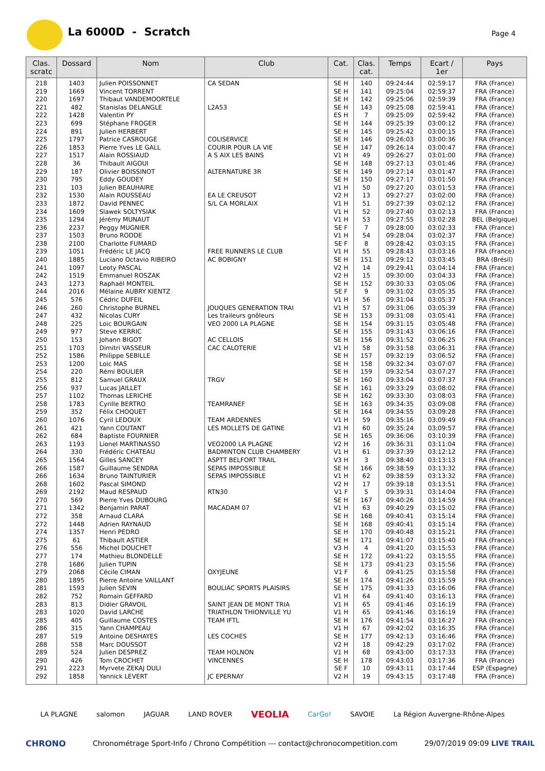La 6000D - Scratch Page 4
| Clas. scratc | Dossard | Nom | Club | Cat. | Clas. cat. | Temps | Ecart / 1er | Pays |
| --- | --- | --- | --- | --- | --- | --- | --- | --- |
| 218 | 1403 | Julien POISSONNET | CA SEDAN | SE H | 140 | 09:24:44 | 02:59:17 | FRA (France) |
| 219 | 1669 | Vincent TORRENT | | SE H | 141 | 09:25:04 | 02:59:37 | FRA (France) |
| 220 | 1697 | Thibaut VANDEMOORTELE | | SE H | 142 | 09:25:06 | 02:59:39 | FRA (France) |
| 221 | 482 | Stanislas DELANGLE | L2A53 | SE H | 143 | 09:25:08 | 02:59:41 | FRA (France) |
| 222 | 1428 | Valentin PY | | ES H | 7 | 09:25:09 | 02:59:42 | FRA (France) |
| 223 | 699 | Stéphane FROGER | | SE H | 144 | 09:25:39 | 03:00:12 | FRA (France) |
| 224 | 891 | Julien HERBERT | | SE H | 145 | 09:25:42 | 03:00:15 | FRA (France) |
| 225 | 1797 | Patrice CASROUGE | COLISERVICE | SE H | 146 | 09:26:03 | 03:00:36 | FRA (France) |
| 226 | 1853 | Pierre Yves LE GALL | COURIR POUR LA VIE | SE H | 147 | 09:26:14 | 03:00:47 | FRA (France) |
| 227 | 1517 | Alain ROSSIAUD | A S AIX LES BAINS | V1 H | 49 | 09:26:27 | 03:01:00 | FRA (France) |
| 228 | 36 | Thibault AIGOUI | | SE H | 148 | 09:27:13 | 03:01:46 | FRA (France) |
| 229 | 187 | Olivier BOISSINOT | ALTERNATURE 3R | SE H | 149 | 09:27:14 | 03:01:47 | FRA (France) |
| 230 | 795 | Eddy GOUDEY | | SE H | 150 | 09:27:17 | 03:01:50 | FRA (France) |
| 231 | 103 | Julien BEAUHAIRE | | V1 H | 50 | 09:27:20 | 03:01:53 | FRA (France) |
| 232 | 1530 | Alain ROUSSEAU | EA LE CREUSOT | V2 H | 13 | 09:27:27 | 03:02:00 | FRA (France) |
| 233 | 1872 | David PENNEC | S/L CA MORLAIX | V1 H | 51 | 09:27:39 | 03:02:12 | FRA (France) |
| 234 | 1609 | Slawek SOLTYSIAK | | V1 H | 52 | 09:27:40 | 03:02:13 | FRA (France) |
| 235 | 1294 | Jérémy MUNAUT | | V1 H | 53 | 09:27:55 | 03:02:28 | BEL (Belgique) |
| 236 | 2237 | Peggy MUGNIER | | SE F | 7 | 09:28:00 | 03:02:33 | FRA (France) |
| 237 | 1503 | Bruno RODDE | | V1 H | 54 | 09:28:04 | 03:02:37 | FRA (France) |
| 238 | 2100 | Charlotte FUMARD | | SE F | 8 | 09:28:42 | 03:03:15 | FRA (France) |
| 239 | 1051 | Frédéric LE JACQ | FREE RUNNERS LE CLUB | V1 H | 55 | 09:28:43 | 03:03:16 | FRA (France) |
| 240 | 1885 | Luciano Octavio RIBEIRO | AC BOBIGNY | SE H | 151 | 09:29:12 | 03:03:45 | BRA (Brésil) |
| 241 | 1097 | Leoty PASCAL | | V2 H | 14 | 09:29:41 | 03:04:14 | FRA (France) |
| 242 | 1519 | Emmanuel ROSZAK | | V2 H | 15 | 09:30:00 | 03:04:33 | FRA (France) |
| 243 | 1273 | Raphaël MONTEIL | | SE H | 152 | 09:30:33 | 03:05:06 | FRA (France) |
| 244 | 2016 | Mélaine AUBRY KIENTZ | | SE F | 9 | 09:31:02 | 03:05:35 | FRA (France) |
| 245 | 576 | Cédric DUFEIL | | V1 H | 56 | 09:31:04 | 03:05:37 | FRA (France) |
| 246 | 260 | Christophe BURNEL | JOUQUES GENERATION TRAI | V1 H | 57 | 09:31:06 | 03:05:39 | FRA (France) |
| 247 | 432 | Nicolas CURY | Les traileurs gnôleurs | SE H | 153 | 09:31:08 | 03:05:41 | FRA (France) |
| 248 | 225 | Loic BOURGAIN | VEO 2000 LA PLAGNE | SE H | 154 | 09:31:15 | 03:05:48 | FRA (France) |
| 249 | 977 | Steve KERRIC | | SE H | 155 | 09:31:43 | 03:06:16 | FRA (France) |
| 250 | 153 | Johann BIGOT | AC CELLOIS | SE H | 156 | 09:31:52 | 03:06:25 | FRA (France) |
| 251 | 1703 | Dimitri VASSEUR | CAC CALOTERIE | V1 H | 58 | 09:31:58 | 03:06:31 | FRA (France) |
| 252 | 1586 | Philippe SEBILLE | | SE H | 157 | 09:32:19 | 03:06:52 | FRA (France) |
| 253 | 1200 | Loic MAS | | SE H | 158 | 09:32:34 | 03:07:07 | FRA (France) |
| 254 | 220 | Rémi BOULIER | | SE H | 159 | 09:32:54 | 03:07:27 | FRA (France) |
| 255 | 812 | Samuel GRAUX | TRGV | SE H | 160 | 09:33:04 | 03:07:37 | FRA (France) |
| 256 | 937 | Lucas JAILLET | | SE H | 161 | 09:33:29 | 03:08:02 | FRA (France) |
| 257 | 1102 | Thomas LERICHE | | SE H | 162 | 09:33:30 | 03:08:03 | FRA (France) |
| 258 | 1783 | Cyrille BERTRO | TEAMRANEF | SE H | 163 | 09:34:35 | 03:09:08 | FRA (France) |
| 259 | 352 | Félix CHOQUET | | SE H | 164 | 09:34:55 | 03:09:28 | FRA (France) |
| 260 | 1076 | Cyril LEDOUX | TEAM ARDENNES | V1 H | 59 | 09:35:16 | 03:09:49 | FRA (France) |
| 261 | 421 | Yann COUTANT | LES MOLLETS DE GATINE | V1 H | 60 | 09:35:24 | 03:09:57 | FRA (France) |
| 262 | 684 | Baptiste FOURNIER | | SE H | 165 | 09:36:06 | 03:10:39 | FRA (France) |
| 263 | 1193 | Lionel MARTINASSO | VEO2000 LA PLAGNE | V2 H | 16 | 09:36:31 | 03:11:04 | FRA (France) |
| 264 | 330 | Frédéric CHATEAU | BADMINTON CLUB CHAMBERY | V1 H | 61 | 09:37:39 | 03:12:12 | FRA (France) |
| 265 | 1564 | Gilles SANCEY | ASPTT BELFORT TRAIL | V3 H | 3 | 09:38:40 | 03:13:13 | FRA (France) |
| 266 | 1587 | Guillaume SENDRA | SEPAS IMPOSSIBLE | SE H | 166 | 09:38:59 | 03:13:32 | FRA (France) |
| 266 | 1634 | Bruno TAINTURIER | SEPAS IMPOSSIBLE | V1 H | 62 | 09:38:59 | 03:13:32 | FRA (France) |
| 268 | 1602 | Pascal SIMOND | | V2 H | 17 | 09:39:18 | 03:13:51 | FRA (France) |
| 269 | 2192 | Maud RESPAUD | RTN30 | V1 F | 5 | 09:39:31 | 03:14:04 | FRA (France) |
| 270 | 569 | Pierre Yves DUBOURG | | SE H | 167 | 09:40:26 | 03:14:59 | FRA (France) |
| 271 | 1342 | Benjamin PARAT | MACADAM 07 | V1 H | 63 | 09:40:29 | 03:15:02 | FRA (France) |
| 272 | 358 | Arnaud CLARA | | SE H | 168 | 09:40:41 | 03:15:14 | FRA (France) |
| 272 | 1448 | Adrien RAYNAUD | | SE H | 168 | 09:40:41 | 03:15:14 | FRA (France) |
| 274 | 1357 | Henri PEDRO | | SE H | 170 | 09:40:48 | 03:15:21 | FRA (France) |
| 275 | 61 | Thibault ASTIER | | SE H | 171 | 09:41:07 | 03:15:40 | FRA (France) |
| 276 | 556 | Michel DOUCHET | | V3 H | 4 | 09:41:20 | 03:15:53 | FRA (France) |
| 277 | 174 | Mathieu BLONDELLE | | SE H | 172 | 09:41:22 | 03:15:55 | FRA (France) |
| 278 | 1686 | Julien TUPIN | | SE H | 173 | 09:41:23 | 03:15:56 | FRA (France) |
| 279 | 2068 | Cécile CIMAN | OXYJEUNE | V1 F | 6 | 09:41:25 | 03:15:58 | FRA (France) |
| 280 | 1895 | Pierre Antoine VAILLANT | | SE H | 174 | 09:41:26 | 03:15:59 | FRA (France) |
| 281 | 1593 | Julien SEVIN | BOULIAC SPORTS PLAISIRS | SE H | 175 | 09:41:33 | 03:16:06 | FRA (France) |
| 282 | 752 | Romain GEFFARD | | V1 H | 64 | 09:41:40 | 03:16:13 | FRA (France) |
| 283 | 813 | Didier GRAVOIL | SAINT JEAN DE MONT TRIA | V1 H | 65 | 09:41:46 | 03:16:19 | FRA (France) |
| 283 | 1020 | David LARCHE | TRIATHLON THIONVILLE YU | V1 H | 65 | 09:41:46 | 03:16:19 | FRA (France) |
| 285 | 405 | Guillaume COSTES | TEAM IFTL | SE H | 176 | 09:41:54 | 03:16:27 | FRA (France) |
| 286 | 315 | Yann CHAMPEAU | | V1 H | 67 | 09:42:02 | 03:16:35 | FRA (France) |
| 287 | 519 | Antoine DESHAYES | LES COCHES | SE H | 177 | 09:42:13 | 03:16:46 | FRA (France) |
| 288 | 558 | Marc DOUSSOT | | V2 H | 18 | 09:42:29 | 03:17:02 | FRA (France) |
| 289 | 524 | Julien DESPREZ | TEAM HOLNON | V1 H | 68 | 09:43:00 | 03:17:33 | FRA (France) |
| 290 | 426 | Tom CROCHET | VINCENNES | SE H | 178 | 09:43:03 | 03:17:36 | FRA (France) |
| 291 | 2223 | Myrvete ZEKAJ DULI | | SE F | 10 | 09:43:11 | 03:17:44 | ESP (Espagne) |
| 292 | 1858 | Yannick LEVERT | JC EPERNAY | V2 H | 19 | 09:43:15 | 03:17:48 | FRA (France) |
LA PLAGNE salomon JAGUAR LAND ROVER VEOLIA CarGo! SAVOIE La Région Auvergne-Rhône-Alpes
CHRONO Chronométrage Sport-Info / Chrono Compétition --- contact@chronocompetition.com 29/07/2019 09:09 LIVE TRAIL